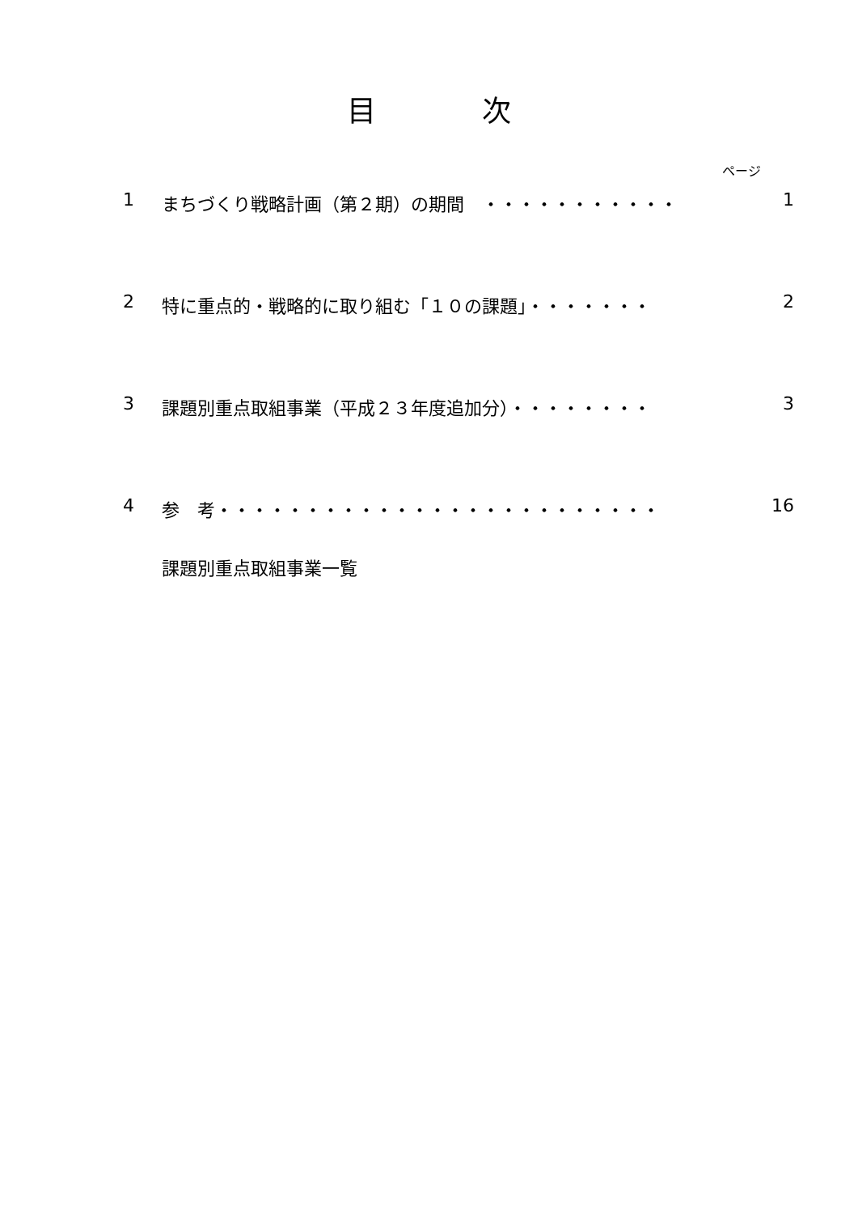目 次
ページ
1 まちづくり戦略計画（第２期）の期間　・・・・・・・・・・・ 1
2 特に重点的・戦略的に取り組む「１０の課題」・・・・・・・ 2
3 課題別重点取組事業（平成２３年度追加分）・・・・・・・・ 3
4 参　考・・・・・・・・・・・・・・・・・・・・・・・・・ 16
課題別重点取組事業一覧